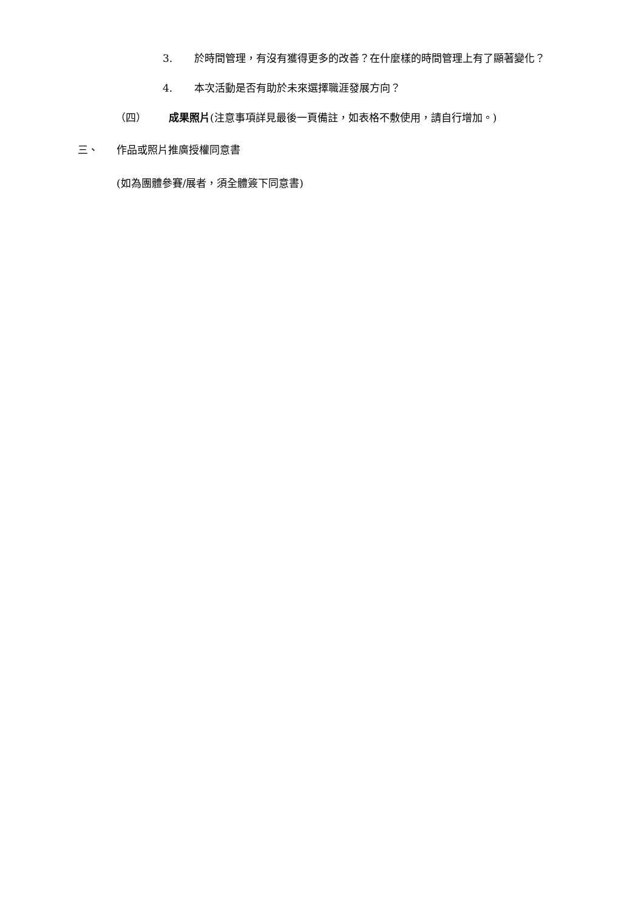3. 於時間管理，有沒有獲得更多的改善？在什麼樣的時間管理上有了顯著變化？
4. 本次活動是否有助於未來選擇職涯發展方向？
（四） 成果照片(注意事項詳見最後一頁備註，如表格不敷使用，請自行增加。)
三、 作品或照片推廣授權同意書
(如為團體參賽/展者，須全體簽下同意書)